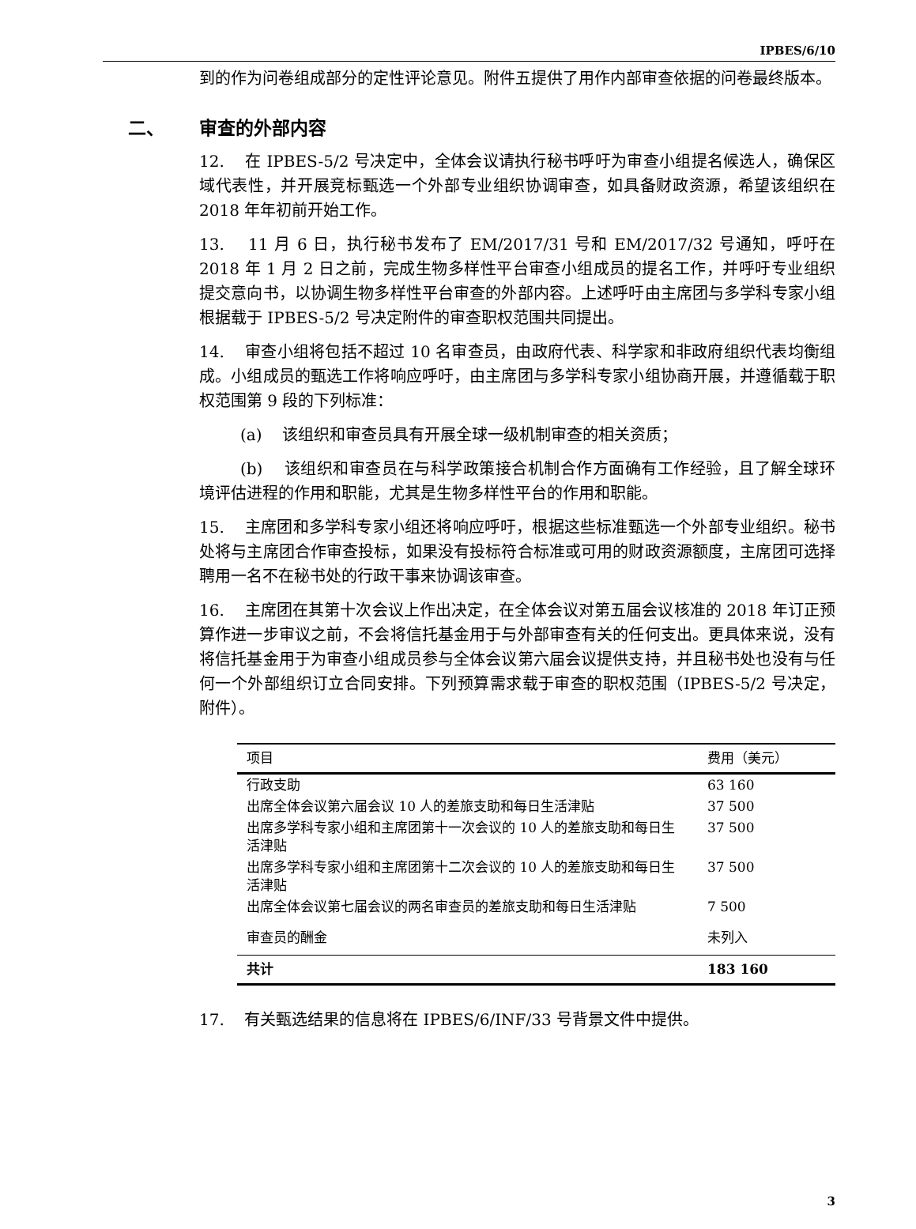IPBES/6/10
到的作为问卷组成部分的定性评论意见。附件五提供了用作内部审查依据的问卷最终版本。
二、 审查的外部内容
12. 在 IPBES-5/2 号决定中，全体会议请执行秘书呼吁为审查小组提名候选人，确保区域代表性，并开展竞标甄选一个外部专业组织协调审查，如具备财政资源，希望该组织在 2018 年年初前开始工作。
13. 11 月 6 日，执行秘书发布了 EM/2017/31 号和 EM/2017/32 号通知，呼吁在 2018 年 1 月 2 日之前，完成生物多样性平台审查小组成员的提名工作，并呼吁专业组织提交意向书，以协调生物多样性平台审查的外部内容。上述呼吁由主席团与多学科专家小组根据载于 IPBES-5/2 号决定附件的审查职权范围共同提出。
14. 审查小组将包括不超过 10 名审查员，由政府代表、科学家和非政府组织代表均衡组成。小组成员的甄选工作将响应呼吁，由主席团与多学科专家小组协商开展，并遵循载于职权范围第 9 段的下列标准：
(a) 该组织和审查员具有开展全球一级机制审查的相关资质；
(b) 该组织和审查员在与科学政策接合机制合作方面确有工作经验，且了解全球环境评估进程的作用和职能，尤其是生物多样性平台的作用和职能。
15. 主席团和多学科专家小组还将响应呼吁，根据这些标准甄选一个外部专业组织。秘书处将与主席团合作审查投标，如果没有投标符合标准或可用的财政资源额度，主席团可选择聘用一名不在秘书处的行政干事来协调该审查。
16. 主席团在其第十次会议上作出决定，在全体会议对第五届会议核准的 2018 年订正预算作进一步审议之前，不会将信托基金用于与外部审查有关的任何支出。更具体来说，没有将信托基金用于为审查小组成员参与全体会议第六届会议提供支持，并且秘书处也没有与任何一个外部组织订立合同安排。下列预算需求载于审查的职权范围（IPBES-5/2 号决定，附件）。
| 项目 | 费用（美元） |
| --- | --- |
| 行政支助 | 63 160 |
| 出席全体会议第六届会议 10 人的差旅支助和每日生活津贴 | 37 500 |
| 出席多学科专家小组和主席团第十一次会议的 10 人的差旅支助和每日生活津贴 | 37 500 |
| 出席多学科专家小组和主席团第十二次会议的 10 人的差旅支助和每日生活津贴 | 37 500 |
| 出席全体会议第七届会议的两名审查员的差旅支助和每日生活津贴 | 7 500 |
| 审查员的酬金 | 未列入 |
| 共计 | 183 160 |
17. 有关甄选结果的信息将在 IPBES/6/INF/33 号背景文件中提供。
3